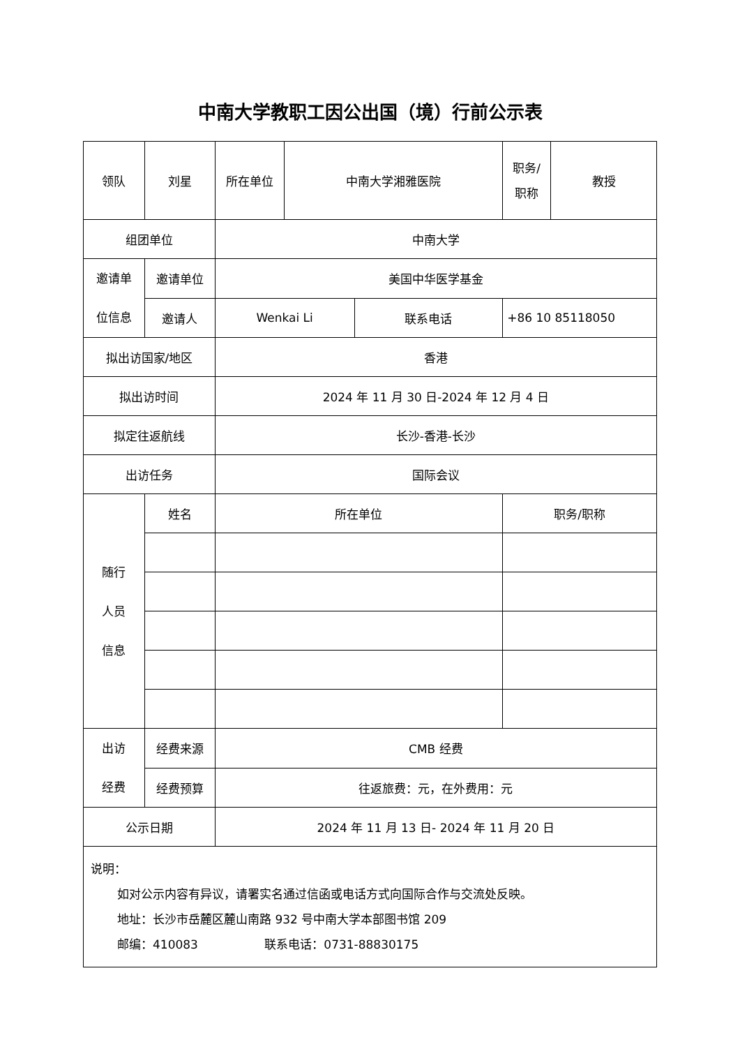中南大学教职工因公出国（境）行前公示表
| 领队 | 刘星 | 所在单位 | 中南大学湘雅医院 | | 职务/ 职称 | 教授 |
| 组团单位 | | 中南大学 | | | | |
| 邀请单 位信息 | 邀请单位 | 美国中华医学基金 | | | | |
| | 邀请人 | Wenkai Li | | 联系电话 | +86 10 85118050 | |
| 拟出访国家/地区 | | 香港 | | | | |
| 拟出访时间 | | 2024 年 11 月 30 日-2024 年 12 月 4 日 | | | | |
| 拟定往返航线 | | 长沙-香港-长沙 | | | | |
| 出访任务 | | 国际会议 | | | | |
| 随行 人员 信息 | 姓名 | 所在单位 | | | 职务/职称 | |
| 出访 经费 | 经费来源 | CMB 经费 | | | | |
| | 经费预算 | 往返旅费：元，在外费用：元 | | | | |
| 公示日期 | | 2024 年 11 月 13 日- 2024 年 11 月 20 日 | | | | |
| 说明： 如对公示内容有异议，请署实名通过信函或电话方式向国际合作与交流处反映。 地址：长沙市岳麓区麓山南路 932 号中南大学本部图书馆 209 邮编：410083 联系电话：0731-88830175 | | | | | | |